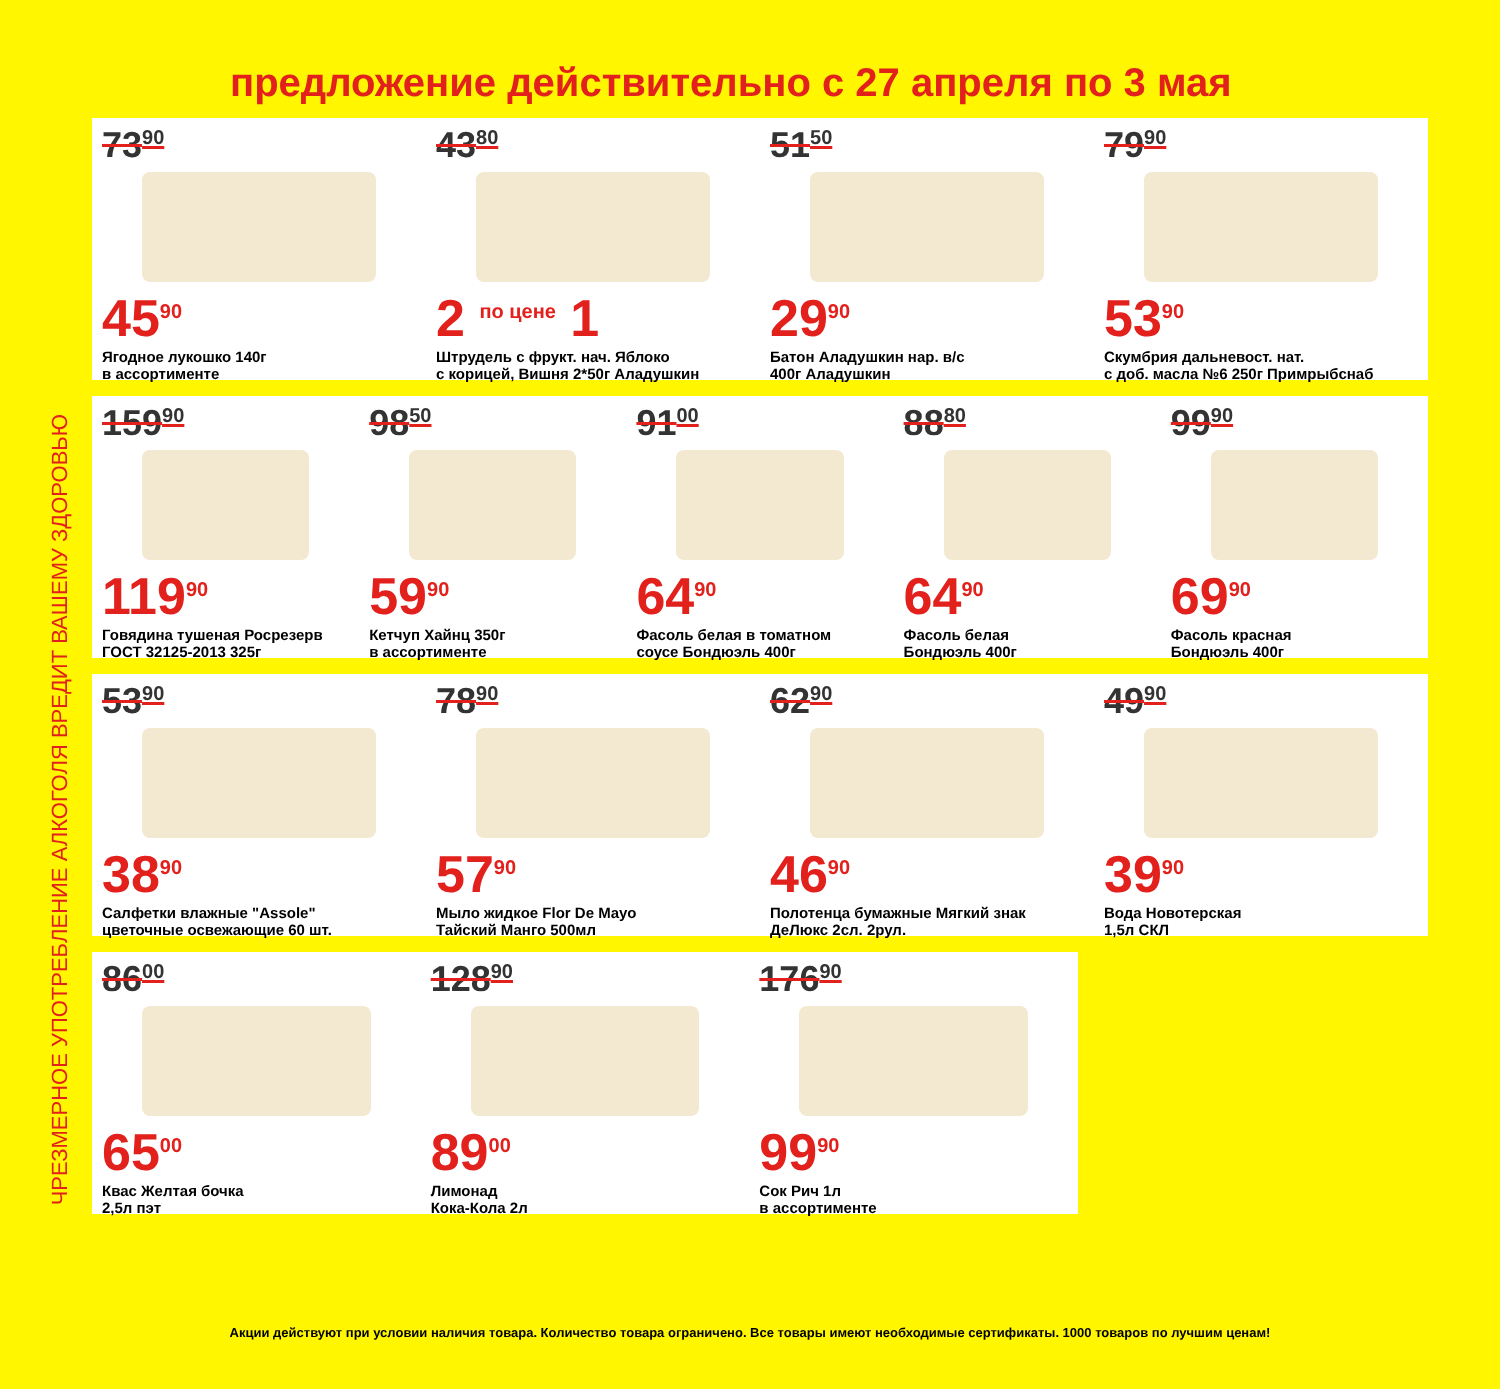предложение действительно с 27 апреля по 3 мая
ЧРЕЗМЕРНОЕ УПОТРЕБЛЕНИЕ АЛКОГОЛЯ ВРЕДИТ ВАШЕМУ ЗДОРОВЬЮ
73<sup>90</sup>
45<sup>90</sup>
Ягодное лукошко 140г
в ассортименте
43<sup>80</sup>
2 <sup>по цене</sup> 1
Штрудель с фрукт. нач. Яблоко
с корицей, Вишня 2*50г Аладушкин
51<sup>50</sup>
29<sup>90</sup>
Батон Аладушкин нар. в/с
400г Аладушкин
79<sup>90</sup>
53<sup>90</sup>
Скумбрия дальневост. нат.
с доб. масла №6 250г Примрыбснаб
159<sup>90</sup>
119<sup>90</sup>
Говядина тушеная Росрезерв
ГОСТ 32125-2013 325г
98<sup>50</sup>
59<sup>90</sup>
Кетчуп Хайнц 350г
в ассортименте
91<sup>00</sup>
64<sup>90</sup>
Фасоль белая в томатном
соусе Бондюэль 400г
88<sup>80</sup>
64<sup>90</sup>
Фасоль белая
Бондюэль 400г
99<sup>90</sup>
69<sup>90</sup>
Фасоль красная
Бондюэль 400г
53<sup>90</sup>
38<sup>90</sup>
Салфетки влажные "Assole"
цветочные освежающие 60 шт.
78<sup>90</sup>
57<sup>90</sup>
Мыло жидкое Flor De Mayo
Тайский Манго 500мл
62<sup>90</sup>
46<sup>90</sup>
Полотенца бумажные Мягкий знак
ДеЛюкс 2сл. 2рул.
49<sup>90</sup>
39<sup>90</sup>
Вода Новотерская
1,5л СКЛ
86<sup>00</sup>
65<sup>00</sup>
Квас Желтая бочка
2,5л пэт
128<sup>90</sup>
89<sup>00</sup>
Лимонад
Кока-Кола 2л
176<sup>90</sup>
99<sup>90</sup>
Сок Рич 1л
в ассортименте
Акции действуют при условии наличия товара. Количество товара ограничено. Все товары имеют необходимые сертификаты. 1000 товаров по лучшим ценам!